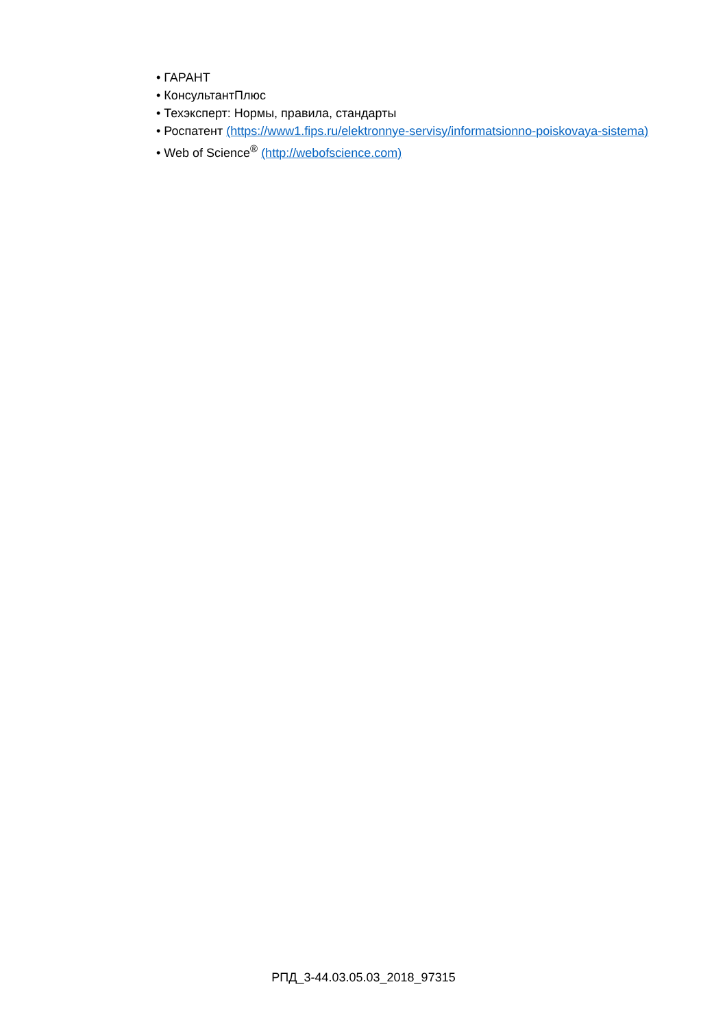• ГАРАНТ
• КонсультантПлюс
• Техэксперт: Нормы, правила, стандарты
• Роспатент (https://www1.fips.ru/elektronnye-servisy/informatsionno-poiskovaya-sistema)
• Web of Science<sup>®</sup> (http://webofscience.com)
РПД_3-44.03.05.03_2018_97315